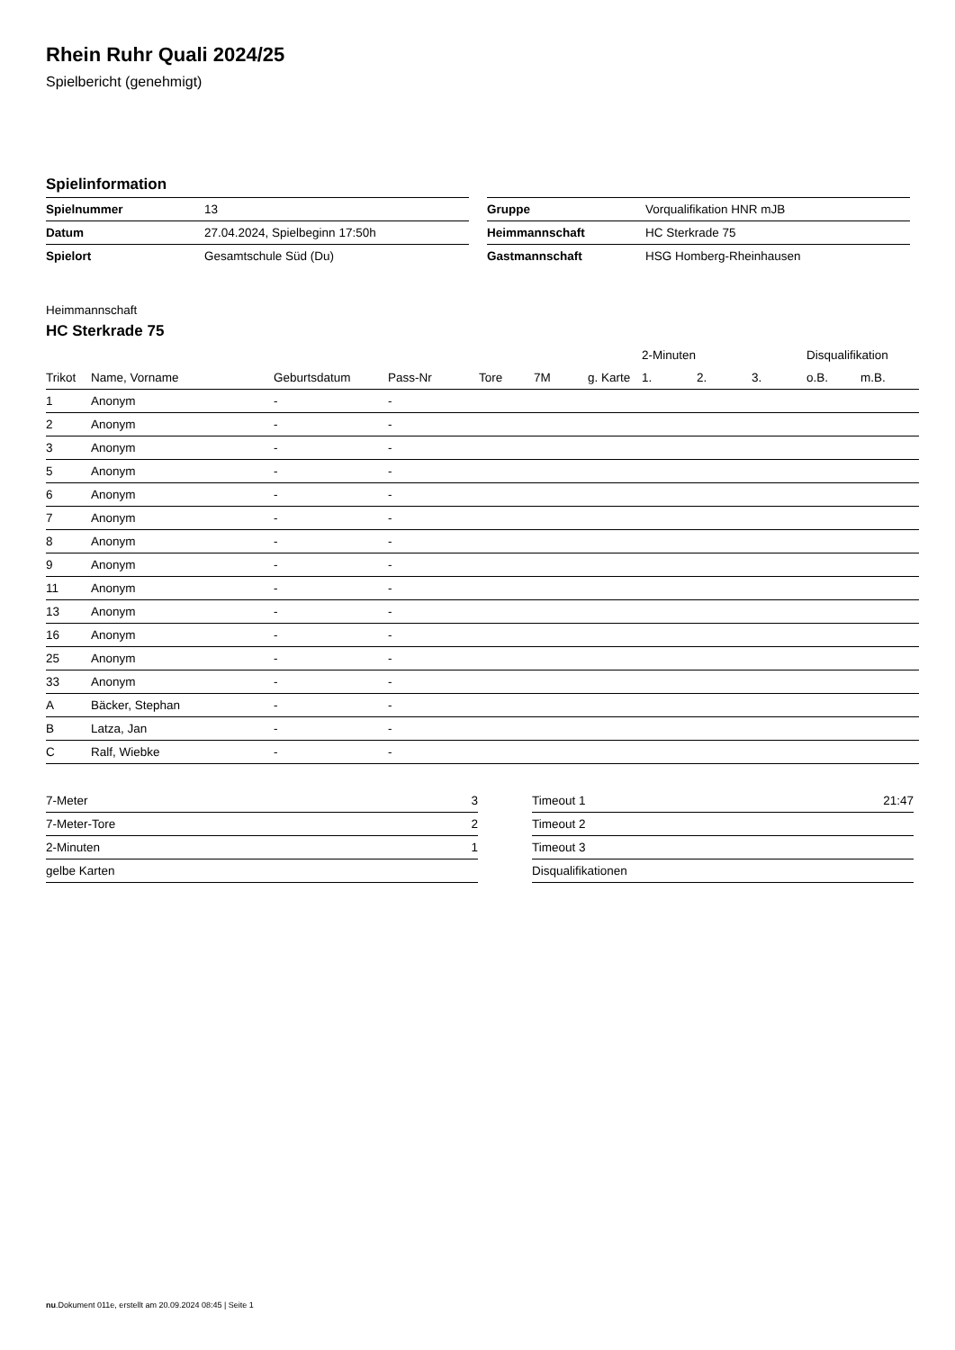Rhein Ruhr Quali 2024/25
Spielbericht (genehmigt)
Spielinformation
| Spielnummer | 13 |
| Datum | 27.04.2024, Spielbeginn 17:50h |
| Spielort | Gesamtschule Süd (Du) |
| Gruppe | Vorqualifikation HNR mJB |
| Heimmannschaft | HC Sterkrade 75 |
| Gastmannschaft | HSG Homberg-Rheinhausen |
Heimmannschaft
HC Sterkrade 75
| | | | | | | | 2-Minuten | | | Disqualifikation | |
| --- | --- | --- | --- | --- | --- | --- | --- | --- | --- | --- | --- |
| Trikot | Name, Vorname | Geburtsdatum | Pass-Nr | Tore | 7M | g. Karte | 1. | 2. | 3. | o.B. | m.B. |
| 1 | Anonym | - | - | | | | | | | | |
| 2 | Anonym | - | - | | | | | | | | |
| 3 | Anonym | - | - | | | | | | | | |
| 5 | Anonym | - | - | | | | | | | | |
| 6 | Anonym | - | - | | | | | | | | |
| 7 | Anonym | - | - | | | | | | | | |
| 8 | Anonym | - | - | | | | | | | | |
| 9 | Anonym | - | - | | | | | | | | |
| 11 | Anonym | - | - | | | | | | | | |
| 13 | Anonym | - | - | | | | | | | | |
| 16 | Anonym | - | - | | | | | | | | |
| 25 | Anonym | - | - | | | | | | | | |
| 33 | Anonym | - | - | | | | | | | | |
| A | Bäcker, Stephan | - | - | | | | | | | | |
| B | Latza, Jan | - | - | | | | | | | | |
| C | Ralf, Wiebke | - | - | | | | | | | | |
| 7-Meter | 3 |
| 7-Meter-Tore | 2 |
| 2-Minuten | 1 |
| gelbe Karten | |
| Timeout 1 | 21:47 |
| Timeout 2 | |
| Timeout 3 | |
| Disqualifikationen | |
nu.Dokument 011e, erstellt am 20.09.2024 08:45 | Seite 1